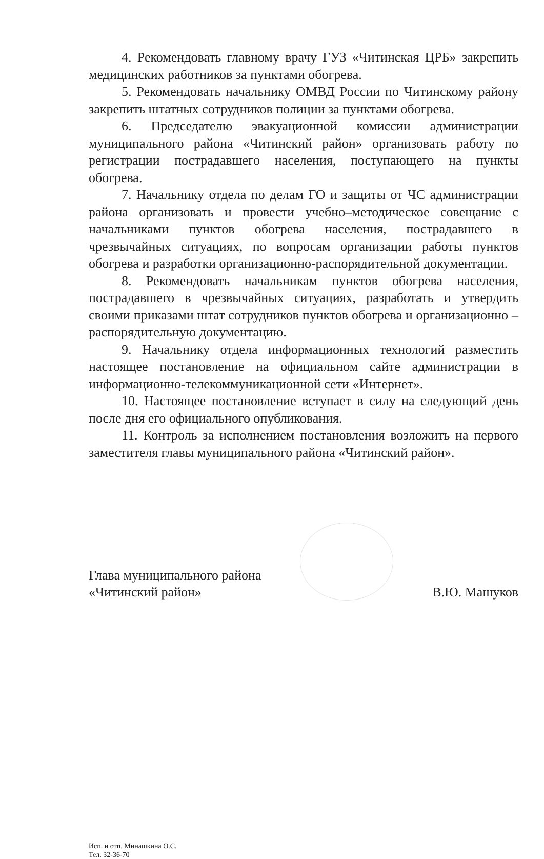4. Рекомендовать главному врачу ГУЗ «Читинская ЦРБ» закрепить медицинских работников за пунктами обогрева.
5. Рекомендовать начальнику ОМВД России по Читинскому району закрепить штатных сотрудников полиции за пунктами обогрева.
6. Председателю эвакуационной комиссии администрации муниципального района «Читинский район» организовать работу по регистрации пострадавшего населения, поступающего на пункты обогрева.
7. Начальнику отдела по делам ГО и защиты от ЧС администрации района организовать и провести учебно–методическое совещание с начальниками пунктов обогрева населения, пострадавшего в чрезвычайных ситуациях, по вопросам организации работы пунктов обогрева и разработки организационно-распорядительной документации.
8. Рекомендовать начальникам пунктов обогрева населения, пострадавшего в чрезвычайных ситуациях, разработать и утвердить своими приказами штат сотрудников пунктов обогрева и организационно – распорядительную документацию.
9. Начальнику отдела информационных технологий разместить настоящее постановление на официальном сайте администрации в информационно-телекоммуникационной сети «Интернет».
10. Настоящее постановление вступает в силу на следующий день после дня его официального опубликования.
11. Контроль за исполнением постановления возложить на первого заместителя главы муниципального района «Читинский район».
Глава муниципального района
«Читинский район»
В.Ю. Машуков
Исп. и отп. Минашкина О.С.
Тел. 32-36-70